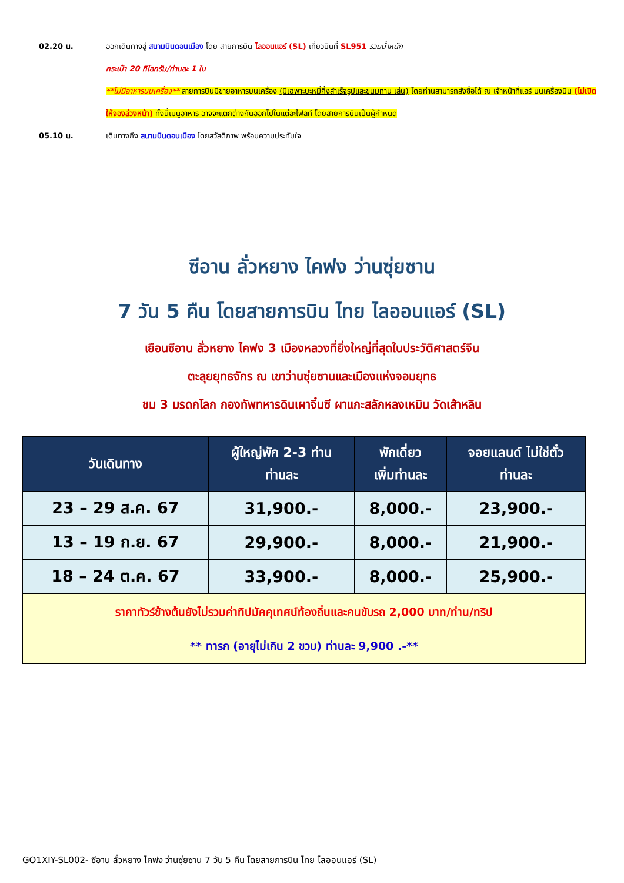02.20 น. ออกเดินทางสู่ สนามบินดอนเมือง โดย สายการบิน ไลออนแอร์ (SL) เที่ยวบินที่ SL951 รวมน้ำหนัก
กระเป๋า 20 กิโลกรัม/ท่านละ 1 ใบ
**ไม่มีอาหารบนเครื่อง** สายการบินมีขายอาหารบนเครื่อง (มีเฉพาะบะหมี่กึ่งสำเร็จรูปและขนมทาน เล่น) โดยท่านสามารถสั่งซื้อได้ ณ เจ้าหน้าที่แอร์ บนเครื่องบิน (ไม่เปิดให้จองล่วงหน้า) ทั้งนี้เมนูอาหาร อาจจะแตกต่างกันออกไปในแต่ละไฟลท์ โดยสายการบินเป็นผู้กำหนด
05.10 น. เดินทางถึง สนามบินดอนเมือง โดยสวัสดิภาพ พร้อมความประทับใจ
ซีอาน ลั่วหยาง ไคฟง ว่านซุ่ยซาน
7 วัน 5 คืน โดยสายการบิน ไทย ไลออนแอร์ (SL)
เยือนซีอาน ลั่วหยาง ไคฟง 3 เมืองหลวงที่ยิ่งใหญ่ที่สุดในประวัติศาสตร์จีน
ตะลุยยุทธจักร ณ เขาว่านซุ่ยซานและเมืองแห่งจอมยุทธ
ชม 3 มรดกโลก กองทัพทหารดินเผาจิ๋นซี ผาแกะสลักหลงเหมิน วัดเส้าหลิน
| วันเดินทาง | ผู้ใหญ่พัก 2-3 ท่าน ท่านละ | พักเดี่ยว เพิ่มท่านละ | จอยแลนด์ ไม่ใช่ตั๋ว ท่านละ |
| --- | --- | --- | --- |
| 23 – 29 ส.ค. 67 | 31,900.- | 8,000.- | 23,900.- |
| 13 – 19 ก.ย. 67 | 29,900.- | 8,000.- | 21,900.- |
| 18 – 24 ต.ค. 67 | 33,900.- | 8,000.- | 25,900.- |
| ราคาทัวร์ข้างต้นยังไม่รวมค่าทิปมัคคุเทศน์ท้องถิ่นและคนขับรถ 2,000 บาท/ท่าน/ทริป ** ทารก (อายุไม่เกิน 2 ขวบ) ท่านละ 9,900 .-** | | | |
GO1XIY-SL002- ซีอาน ลั่วหยาง ไคฟง ว่านซุ่ยซาน 7 วัน 5 คืน โดยสายการบิน ไทย ไลออนแอร์ (SL)